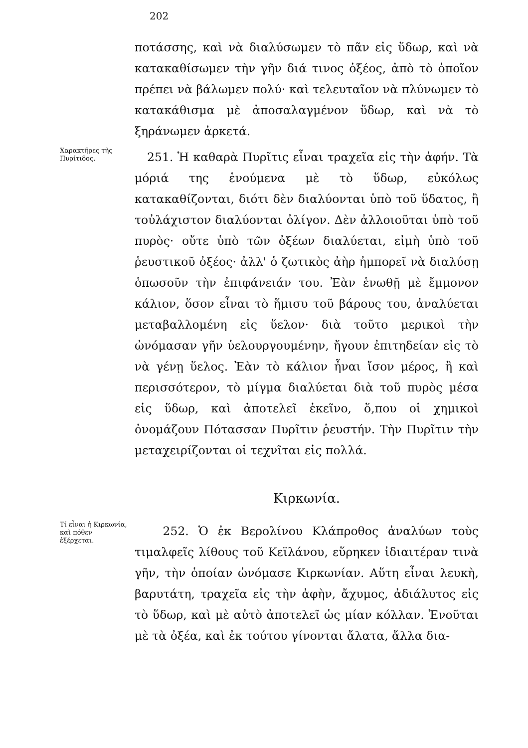202
ποτάσσης, καὶ νὰ διαλύσωμεν τὸ πᾶν εἰς ὕδωρ, καὶ νὰ κατακαθίσωμεν τὴν γῆν διά τινος ὀξέος, ἀπὸ τὸ ὁποῖον πρέπει νὰ βάλωμεν πολύ· καὶ τελευταῖον νὰ πλύνωμεν τὸ κατακάθισμα μὲ ἀποσαλαγμένον ὕδωρ, καὶ νὰ τὸ ξηράνωμεν ἀρκετά.
Χαρακτῆρες τῆς Πυρίτιδος.
251. Ἡ καθαρὰ Πυρῖτις εἶναι τραχεῖα εἰς τὴν ἀφήν. Τὰ μόριά της ἑνούμενα μὲ τὸ ὕδωρ, εὐκόλως κατακαθίζονται, διότι δὲν διαλύονται ὑπὸ τοῦ ὕδατος, ἢ τοὐλάχιστον διαλύονται ὀλίγον. Δὲν ἀλλοιοῦται ὑπὸ τοῦ πυρὸς· οὔτε ὑπὸ τῶν ὀξέων διαλύεται, εἰμὴ ὑπὸ τοῦ ῥευστικοῦ ὀξέος· ἀλλ' ὁ ζωτικὸς ἀὴρ ἠμπορεῖ νὰ διαλύσῃ ὁπωσοῦν τὴν ἐπιφάνειάν του. Ἐὰν ἑνωθῇ μὲ ἔμμονον κάλιον, ὅσον εἶναι τὸ ἥμισυ τοῦ βάρους του, ἀναλύεται μεταβαλλομένη εἰς ὕελον· διὰ τοῦτο μερικοὶ τὴν ὠνόμασαν γῆν ὑελουργουμένην, ἤγουν ἐπιτηδείαν εἰς τὸ νὰ γένῃ ὕελος. Ἐὰν τὸ κάλιον ἦναι ἴσον μέρος, ἢ καὶ περισσότερον, τὸ μίγμα διαλύεται διὰ τοῦ πυρὸς μέσα εἰς ὕδωρ, καὶ ἀποτελεῖ ἐκεῖνο, ὅ,που οἱ χημικοὶ ὀνομάζουν Πότασσαν Πυρῖτιν ῥευστήν. Τὴν Πυρῖτιν τὴν μεταχειρίζονται οἱ τεχνῖται εἰς πολλά.
Κιρκωνία.
Τί εἶναι ἡ Κιρκωνία, καὶ πόθεν ἐξέρχεται.
252. Ὁ ἐκ Βερολίνου Κλάπροθος ἀναλύων τοὺς τιμαλφεῖς λίθους τοῦ Κεϊλάνου, εὕρηκεν ἰδιαιτέραν τινὰ γῆν, τὴν ὁποίαν ὠνόμασε Κιρκωνίαν. Αὕτη εἶναι λευκὴ, βαρυτάτη, τραχεῖα εἰς τὴν ἀφὴν, ἄχυμος, ἀδιάλυτος εἰς τὸ ὕδωρ, καὶ μὲ αὐτὸ ἀποτελεῖ ὡς μίαν κόλλαν. Ἑνοῦται μὲ τὰ ὀξέα, καὶ ἐκ τούτου γίνονται ἄλατα, ἄλλα δια-